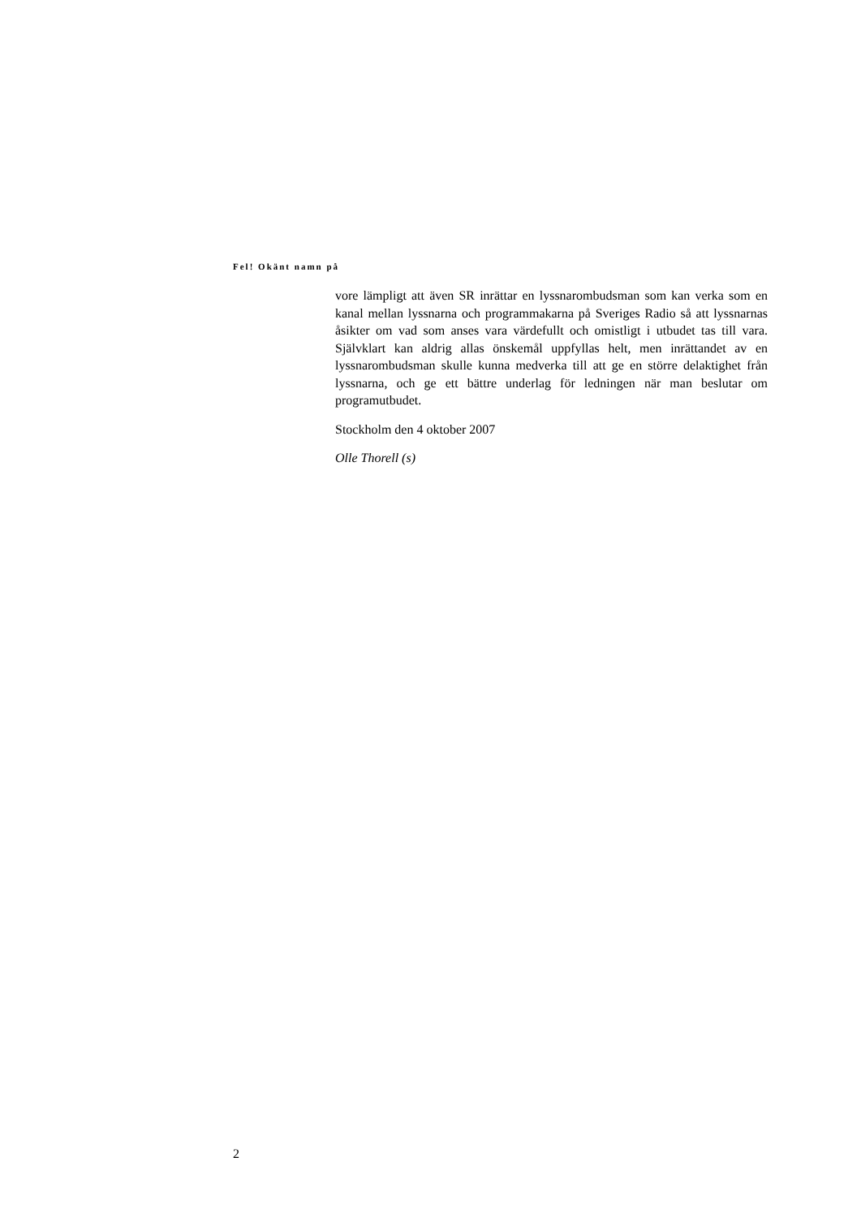Fel! Okänt namn på
vore lämpligt att även SR inrättar en lyssnarombudsman som kan verka som en kanal mellan lyssnarna och programmakarna på Sveriges Radio så att lyssnarnas åsikter om vad som anses vara värdefullt och omistligt i utbudet tas till vara. Självklart kan aldrig allas önskemål uppfyllas helt, men inrättan­det av en lyssnarombudsman skulle kunna medverka till att ge en större del­aktighet från lyssnarna, och ge ett bättre underlag för ledningen när man be­slutar om programutbudet.
Stockholm den 4 oktober 2007
Olle Thorell (s)
2